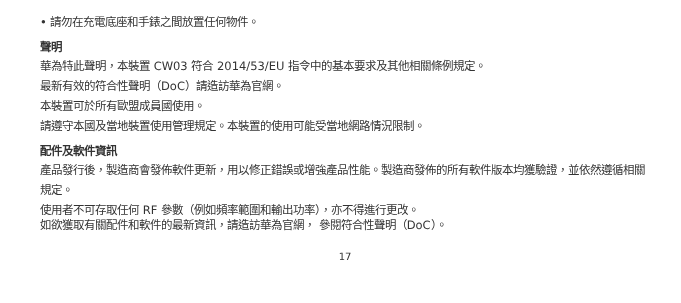• 請勿在充電底座和手錶之間放置任何物件。
聲明
華為特此聲明，本裝置 CW03 符合 2014/53/EU 指令中的基本要求及其他相關條例規定。
最新有效的符合性聲明（DoC）請造訪華為官網。
本裝置可於所有歐盟成員國使用。
請遵守本國及當地裝置使用管理規定。本裝置的使用可能受當地網路情況限制。
配件及軟件資訊
產品發行後，製造商會發佈軟件更新，用以修正錯誤或增強產品性能。製造商發佈的所有軟件版本均獲驗證，並依然遵循相關規定。
使用者不可存取任何 RF 參數（例如頻率範圍和輸出功率），亦不得進行更改。
如欲獲取有關配件和軟件的最新資訊，請造訪華為官網， 參閱符合性聲明（DoC）。
17